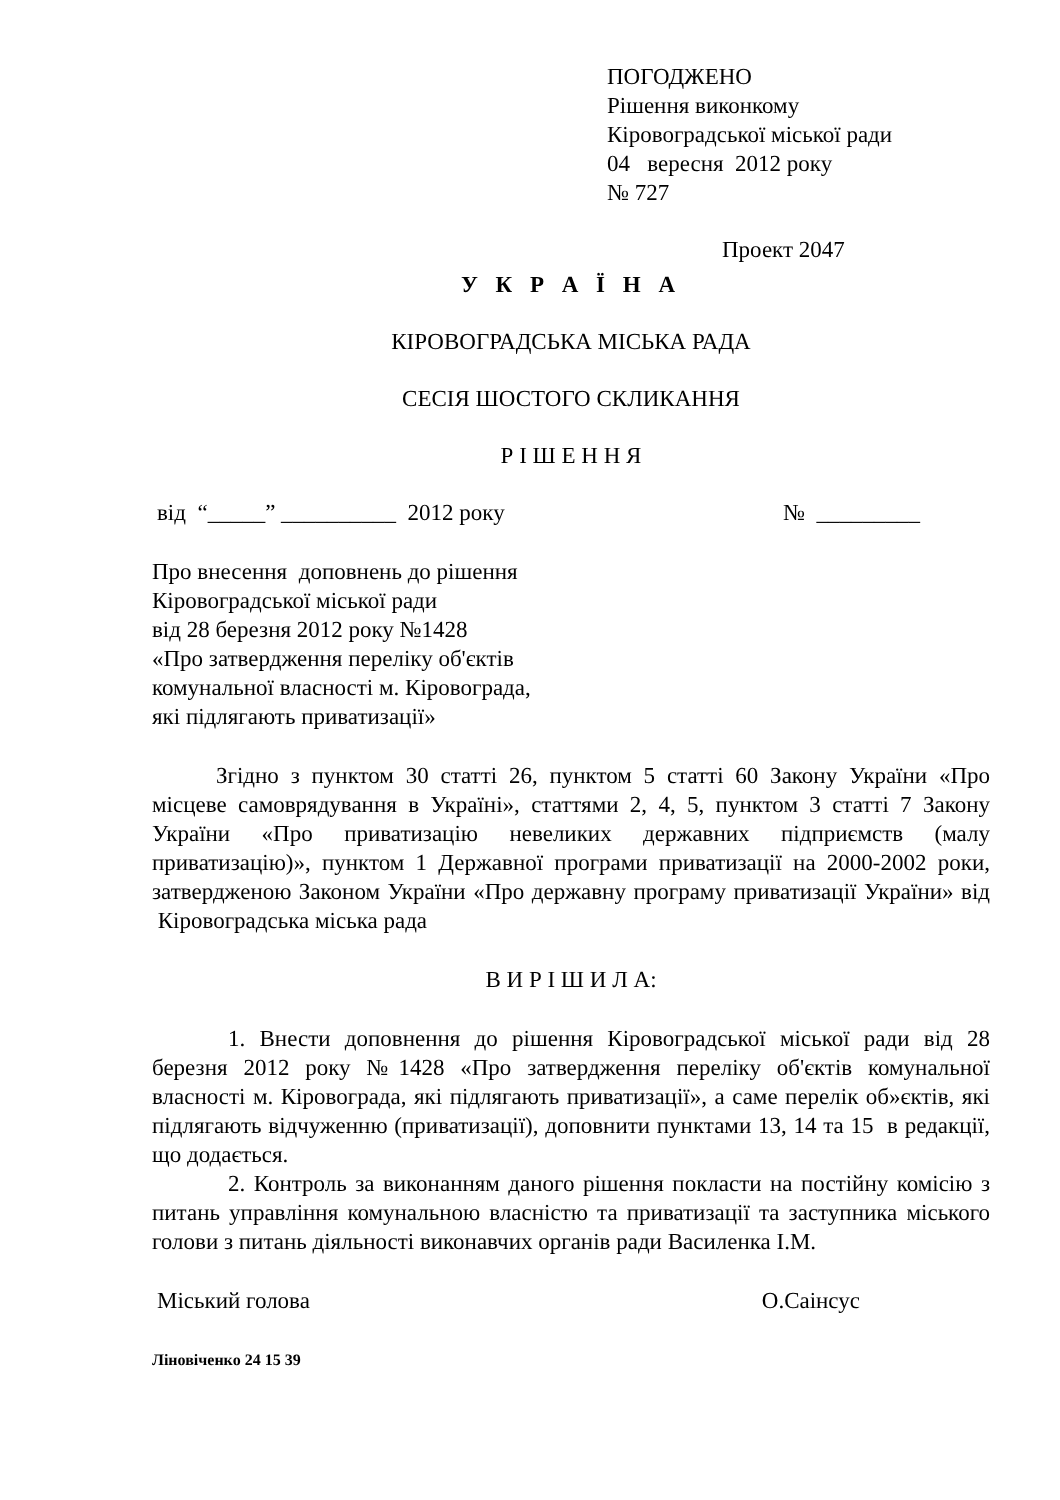ПОГОДЖЕНО
Рішення виконкому
Кіровоградської міської ради
04 вересня 2012 року
№ 727
Проект 2047
У К Р А Ї Н А
КІРОВОГРАДСЬКА МІСЬКА РАДА
СЕСІЯ ШОСТОГО СКЛИКАННЯ
Р І Ш Е Н Н Я
від “_____” __________ 2012 року № _________
Про внесення доповнень до рішення
Кіровоградської міської ради
від 28 березня 2012 року №1428
«Про затвердження переліку об'єктів
комунальної власності м. Кіровограда,
які підлягають приватизації»
Згідно з пунктом 30 статті 26, пунктом 5 статті 60 Закону України «Про місцеве самоврядування в Україні», статтями 2, 4, 5, пунктом 3 статті 7 Закону України «Про приватизацію невеликих державних підприємств (малу приватизацію)», пунктом 1 Державної програми приватизації на 2000-2002 роки, затвердженою Законом України «Про державну програму приватизації України» від Кіровоградська міська рада
В И Р І Ш И Л А:
1. Внести доповнення до рішення Кіровоградської міської ради від 28 березня 2012 року №1428 «Про затвердження переліку об'єктів комунальної власності м. Кіровограда, які підлягають приватизації», а саме перелік об»єктів, які підлягають відчуженню (приватизації), доповнити пунктами 13, 14 та 15 в редакції, що додається.
2. Контроль за виконанням даного рішення покласти на постійну комісію з питань управління комунальною власністю та приватизації та заступника міського голови з питань діяльності виконавчих органів ради Василенка І.М.
Міський голова О.Саінсус
Ліновіченко 24 15 39